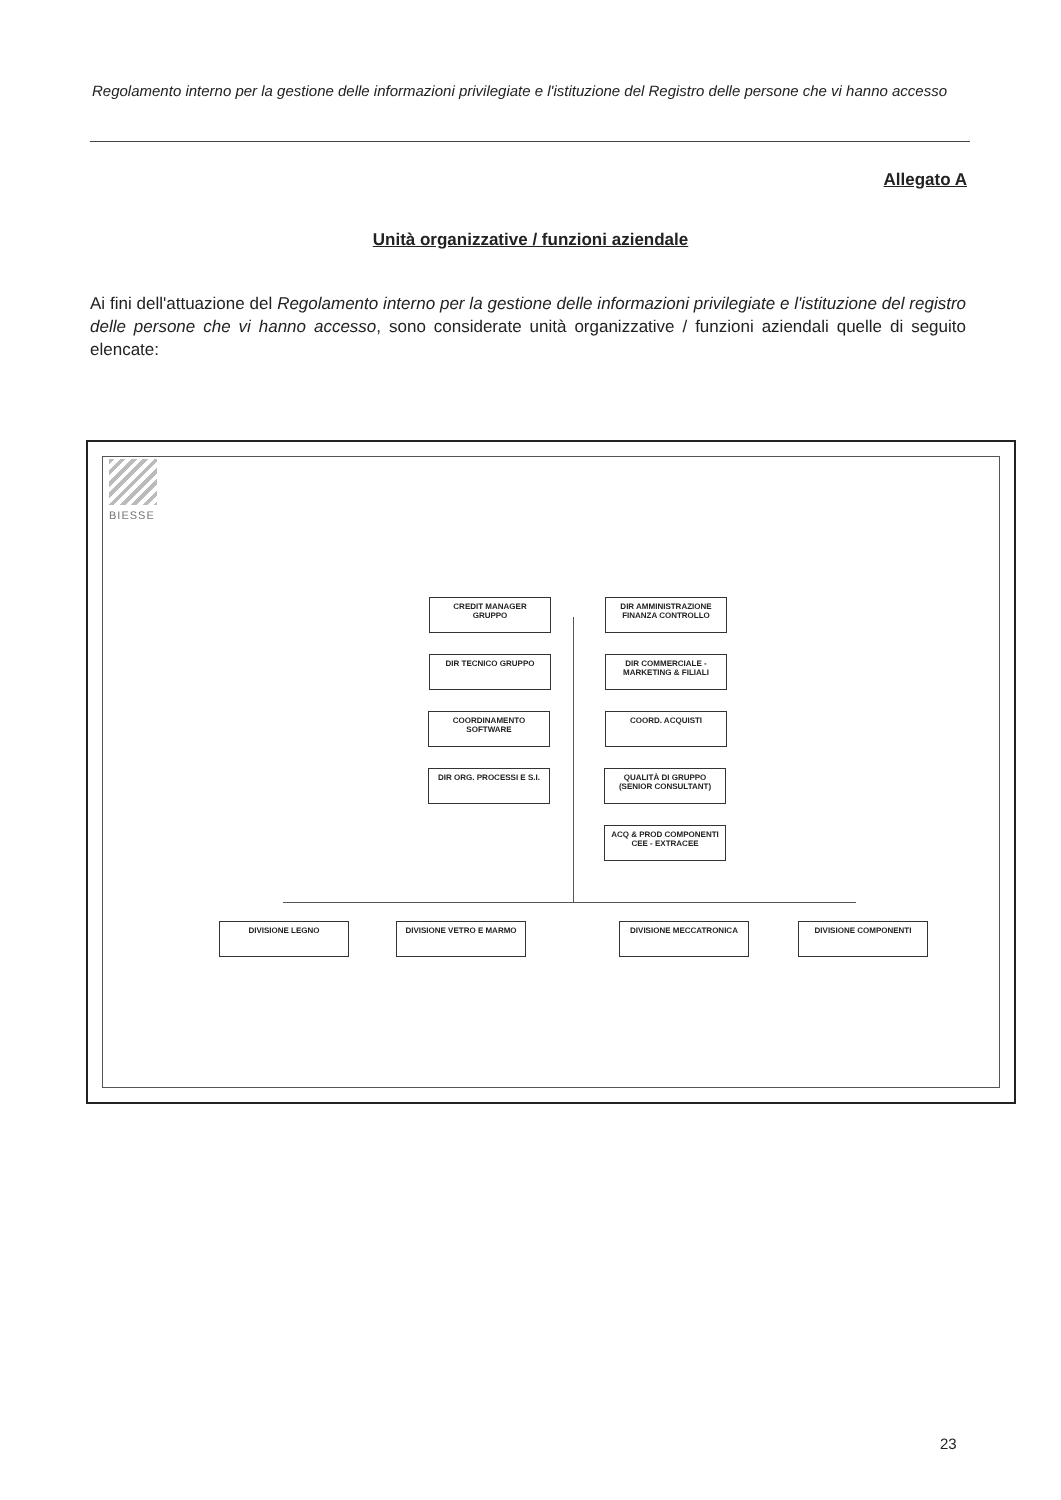Regolamento interno per la gestione delle informazioni privilegiate e l'istituzione del Registro delle persone che vi hanno accesso
Allegato A
Unità organizzative / funzioni aziendale
Ai fini dell'attuazione del Regolamento interno per la gestione delle informazioni privilegiate e l'istituzione del registro delle persone che vi hanno accesso, sono considerate unità organizzative / funzioni aziendali quelle di seguito elencate:
BIESSE
CREDIT MANAGER
GRUPPO
DIR AMMINISTRAZIONE
FINANZA CONTROLLO
DIR TECNICO GRUPPO
DIR COMMERCIALE -
MARKETING & FILIALI
COORDINAMENTO
SOFTWARE
COORD. ACQUISTI
DIR ORG. PROCESSI E S.I.
QUALITÀ DI GRUPPO
(SENIOR CONSULTANT)
ACQ & PROD COMPONENTI
CEE - EXTRACEE
DIVISIONE LEGNO DIVISIONE VETRO E MARMO DIVISIONE MECCATRONICA DIVISIONE COMPONENTI
23